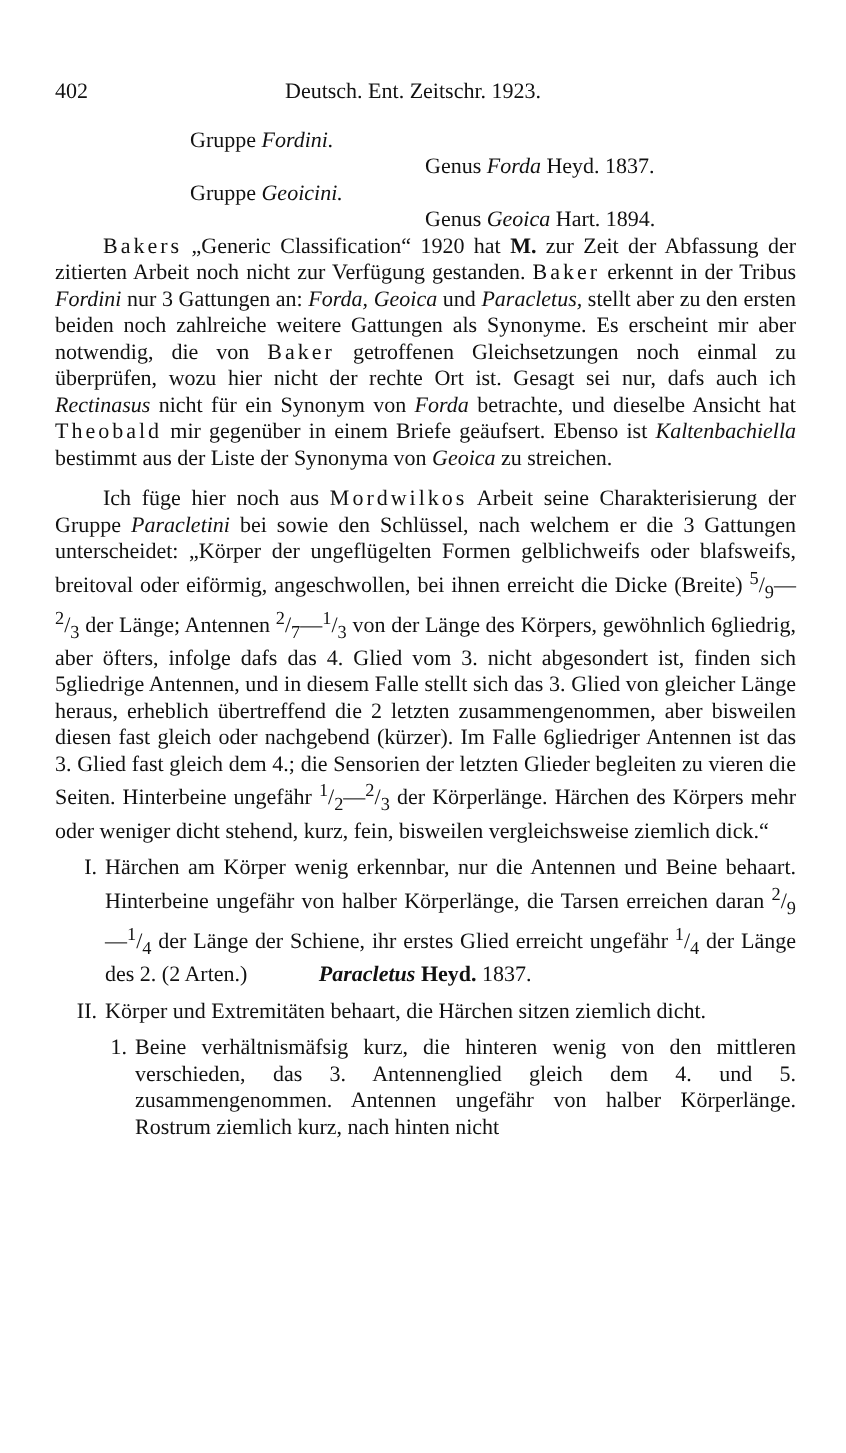402 Deutsch. Ent. Zeitschr. 1923.
Gruppe Fordini.
Genus Forda Heyd. 1837.
Gruppe Geoicini.
Genus Geoica Hart. 1894.
Bakers „Generic Classification“ 1920 hat M. zur Zeit der Abfassung der zitierten Arbeit noch nicht zur Verfügung gestanden. Baker erkennt in der Tribus Fordini nur 3 Gattungen an: Forda, Geoica und Paracletus, stellt aber zu den ersten beiden noch zahlreiche weitere Gattungen als Synonyme. Es erscheint mir aber notwendig, die von Baker getroffenen Gleichsetzungen noch einmal zu überprüfen, wozu hier nicht der rechte Ort ist. Gesagt sei nur, dafs auch ich Rectinasus nicht für ein Synonym von Forda betrachte, und dieselbe Ansicht hat Theobald mir gegenüber in einem Briefe geäufsert. Ebenso ist Kaltenbachiella bestimmt aus der Liste der Synonyma von Geoica zu streichen.
Ich füge hier noch aus Mordwilkos Arbeit seine Charakterisierung der Gruppe Paracletini bei sowie den Schlüssel, nach welchem er die 3 Gattungen unterscheidet: „Körper der ungeflügelten Formen gelblichweifs oder blafsweifs, breitoval oder eiförmig, angeschwollen, bei ihnen erreicht die Dicke (Breite) 5/9—2/3 der Länge; Antennen 2/7—1/3 von der Länge des Körpers, gewöhnlich 6gliedrig, aber öfters, infolge dafs das 4. Glied vom 3. nicht abgesondert ist, finden sich 5gliedrige Antennen, und in diesem Falle stellt sich das 3. Glied von gleicher Länge heraus, erheblich übertreffend die 2 letzten zusammengenommen, aber bisweilen diesen fast gleich oder nachgebend (kürzer). Im Falle 6gliedriger Antennen ist das 3. Glied fast gleich dem 4.; die Sensorien der letzten Glieder begleiten zu vieren die Seiten. Hinterbeine ungefähr 1/2—2/3 der Körperlänge. Härchen des Körpers mehr oder weniger dicht stehend, kurz, fein, bisweilen vergleichsweise ziemlich dick.“
I. Härchen am Körper wenig erkennbar, nur die Antennen und Beine behaart. Hinterbeine ungefähr von halber Körperlänge, die Tarsen erreichen daran 2/9—1/4 der Länge der Schiene, ihr erstes Glied erreicht ungefähr 1/4 der Länge des 2. (2 Arten.) Paracletus Heyd. 1837.
II. Körper und Extremitäten behaart, die Härchen sitzen ziemlich dicht.
1. Beine verhältnismäfsig kurz, die hinteren wenig von den mittleren verschieden, das 3. Antennenglied gleich dem 4. und 5. zusammengenommen. Antennen ungefähr von halber Körperlänge. Rostrum ziemlich kurz, nach hinten nicht